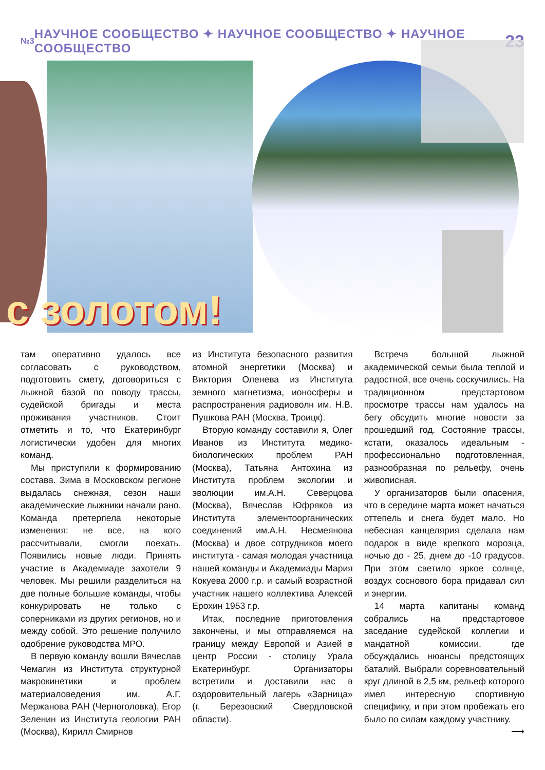№3 НАУЧНОЕ СООБЩЕСТВО ✦ НАУЧНОЕ СООБЩЕСТВО ✦ НАУЧНОЕ СООБЩЕСТВО 23
с золотом!
там оперативно удалось все согласовать с руководством, подготовить смету, договориться с лыжной базой по поводу трассы, судейской бригады и места проживания участников. Стоит отметить и то, что Екатеринбург логистически удобен для многих команд.
Мы приступили к формированию состава. Зима в Московском регионе выдалась снежная, сезон наши академические лыжники начали рано. Команда претерпела некоторые изменения: не все, на кого рассчитывали, смогли поехать. Появились новые люди. Принять участие в Академиаде захотели 9 человек. Мы решили разделиться на две полные большие команды, чтобы конкурировать не только с соперниками из других регионов, но и между собой. Это решение получило одобрение руководства МРО.
В первую команду вошли Вячеслав Чемагин из Института структурной макрокинетики и проблем материаловедения им. А.Г. Мержанова РАН (Черноголовка), Егор Зеленин из Института геологии РАН (Москва), Кирилл Смирнов
из Института безопасного развития атомной энергетики (Москва) и Виктория Оленева из Института земного магнетизма, ионосферы и распространения радиоволн им. Н.В. Пушкова РАН (Москва, Троицк).
Вторую команду составили я, Олег Иванов из Института медико-биологических проблем РАН (Москва), Татьяна Антохина из Института проблем экологии и эволюции им.А.Н. Северцова (Москва), Вячеслав Юфряков из Института элементоорганических соединений им.А.Н. Несмеянова (Москва) и двое сотрудников моего института - самая молодая участница нашей команды и Академиады Мария Кокуева 2000 г.р. и самый возрастной участник нашего коллектива Алексей Ерохин 1953 г.р.
Итак, последние приготовления закончены, и мы отправляемся на границу между Европой и Азией в центр России - столицу Урала Екатеринбург. Организаторы встретили и доставили нас в оздоровительный лагерь «Зарница» (г. Березовский Свердловской области).
Встреча большой лыжной академической семьи была теплой и радостной, все очень соскучились. На традиционном предстартовом просмотре трассы нам удалось на бегу обсудить многие новости за прошедший год. Состояние трассы, кстати, оказалось идеальным - профессионально подготовленная, разнообразная по рельефу, очень живописная.
У организаторов были опасения, что в середине марта может начаться оттепель и снега будет мало. Но небесная канцелярия сделала нам подарок в виде крепкого морозца, ночью до - 25, днем до -10 градусов. При этом светило яркое солнце, воздух соснового бора придавал сил и энергии.
14 марта капитаны команд собрались на предстартовое заседание судейской коллегии и мандатной комиссии, где обсуждались нюансы предстоящих баталий. Выбрали соревновательный круг длиной в 2,5 км, рельеф которого имел интересную спортивную специфику, и при этом пробежать его было по силам каждому участнику.
⟶